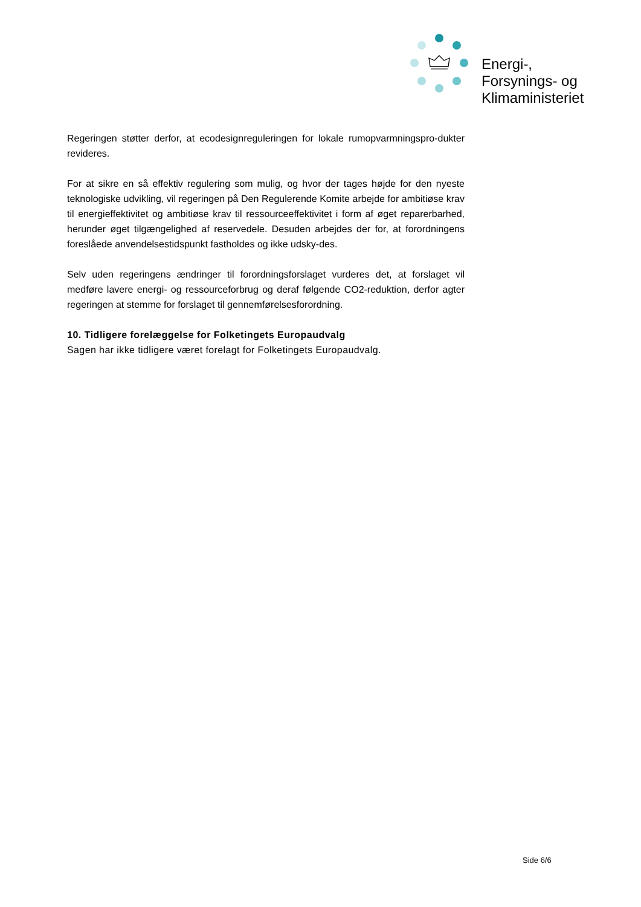Energi-,
Forsynings- og
Klimaministeriet
Regeringen støtter derfor, at ecodesignreguleringen for lokale rumopvarmningspro-dukter revideres.
For at sikre en så effektiv regulering som mulig, og hvor der tages højde for den nyeste teknologiske udvikling, vil regeringen på Den Regulerende Komite arbejde for ambitiøse krav til energieffektivitet og ambitiøse krav til ressourceeffektivitet i form af øget reparerbarhed, herunder øget tilgængelighed af reservedele. Desuden arbejdes der for, at forordningens foreslåede anvendelsestidspunkt fastholdes og ikke udsky-des.
Selv uden regeringens ændringer til forordningsforslaget vurderes det, at forslaget vil medføre lavere energi- og ressourceforbrug og deraf følgende CO2-reduktion, derfor agter regeringen at stemme for forslaget til gennemførelsesforordning.
10. Tidligere forelæggelse for Folketingets Europaudvalg
Sagen har ikke tidligere været forelagt for Folketingets Europaudvalg.
Side 6/6